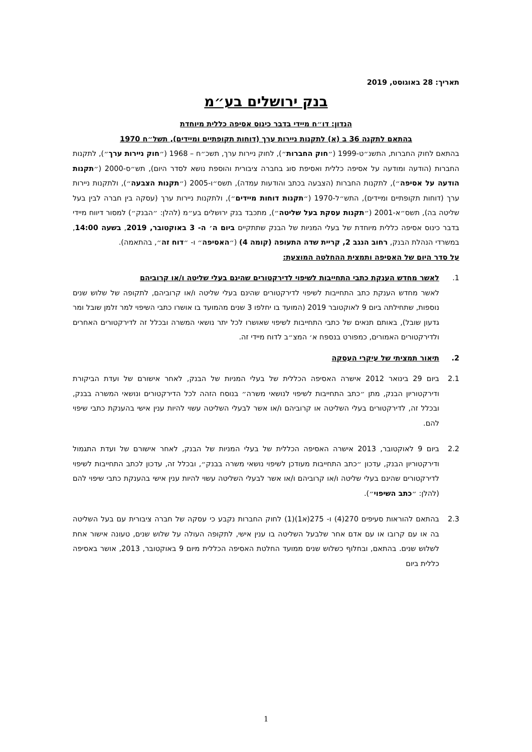תאריך: 28 באוגוסט, 2019
בנק ירושלים בע״מ
הנדון: דו״ח מיידי בדבר כינוס אסיפה כללית מיוחדת
בהתאם לתקנה 36 ב (א) לתקנות ניירות ערך (דוחות תקופתיים ומיידים), תשל״ח 1970
בהתאם לחוק החברות, התשנ״ט-1999 (״חוק החברות״), לחוק ניירות ערך, תשכ״ח – 1968 (״חוק ניירות ערך״), לתקנות החברות (הודעה ומודעה על אסיפה כללית ואסיפת סוג בחברה ציבורית והוספת נושא לסדר היום), תש״ס-2000 (״תקנות הודעה על אסיפה״), לתקנות החברות (הצבעה בכתב והודעות עמדה), תשס״ו-2005 (״תקנות הצבעה״), ולתקנות ניירות ערך (דוחות תקופתיים ומיידים), התש״ל-1970 (״תקנות דוחות מיידים״), ולתקנות ניירות ערך (עסקה בין חברה לבין בעל שליטה בה), תשס״א-2001 (״תקנות עסקת בעל שליטה״), מתכבד בנק ירושלים בע״מ (להלן: ״הבנק״) למסור דיווח מיידי בדבר כינוס אסיפה כללית מיוחדת של בעלי המניות של הבנק שתתקיים ביום ה׳ ה- 3 באוקטובר, 2019, בשעה 14:00, במשרדי הנהלת הבנק, רחוב הנגב 2, קריית שדה התעופה (קומה 4) (״האסיפה״ ו- ״דוח זה״, בהתאמה).
על סדר היום של האסיפה ותמצית ההחלטה המוצעת:
1. לאשר מחדש הענקת כתבי התחייבות לשיפוי לדירקטורים שהינם בעלי שליטה ו/או קרוביהם
לאשר מחדש הענקת כתב התחייבות לשיפוי לדירקטורים שהינם בעלי שליטה ו/או קרוביהם, לתקופה של שלוש שנים נוספות, שתחילתה ביום 9 לאוקטובר 2019 (המועד בו יחלפו 3 שנים מהמועד בו אושרו כתבי השיפוי למר זלמן שובל ומר גדעון שובל), באותם תנאים של כתבי התחייבות לשיפוי שאושרו לכל יתר נושאי המשרה ובכלל זה לדירקטורים האחרים ולדירקטורים האמורים, כמפורט בנספח א׳ המצ״ב לדוח מיידי זה.
2. תיאור תמציתי של עיקרי העסקה
2.1 ביום 29 בינואר 2012 אישרה האסיפה הכללית של בעלי המניות של הבנק, לאחר אישורם של ועדת הביקורת ודירקטוריון הבנק, מתן ״כתב התחייבות לשיפוי לנושאי משרה״ בנוסח הזהה לכל הדירקטורים ונושאי המשרה בבנק, ובכלל זה, לדירקטורים בעלי השליטה או קרוביהם ו/או אשר לבעלי השליטה עשוי להיות ענין אישי בהענקת כתבי שיפוי להם.
2.2 ביום 9 לאוקטובר, 2013 אישרה האסיפה הכללית של בעלי המניות של הבנק, לאחר אישורם של ועדת התגמול ודירקטוריון הבנק, עדכון ״כתב התחייבות מעודכן לשיפוי נושאי משרה בבנק״, ובכלל זה, עדכון לכתב התחייבות לשיפוי לדירקטורים שהינם בעלי שליטה ו/או קרוביהם ו/או אשר לבעלי השליטה עשוי להיות ענין אישי בהענקת כתבי שיפוי להם (להלן: ״כתב השיפוי״).
2.3 בהתאם להוראות סעיפים 270(4) ו- 275(א1)(1) לחוק החברות נקבע כי עסקה של חברה ציבורית עם בעל השליטה בה או עם קרובו או עם אדם אחר שלבעל השליטה בו ענין אישי, לתקופה העולה על שלוש שנים, טעונה אישור אחת לשלוש שנים. בהתאם, ובחלוף כשלוש שנים ממועד החלטת האסיפה הכללית מיום 9 באוקטובר, 2013, אושר באסיפה כללית ביום
1